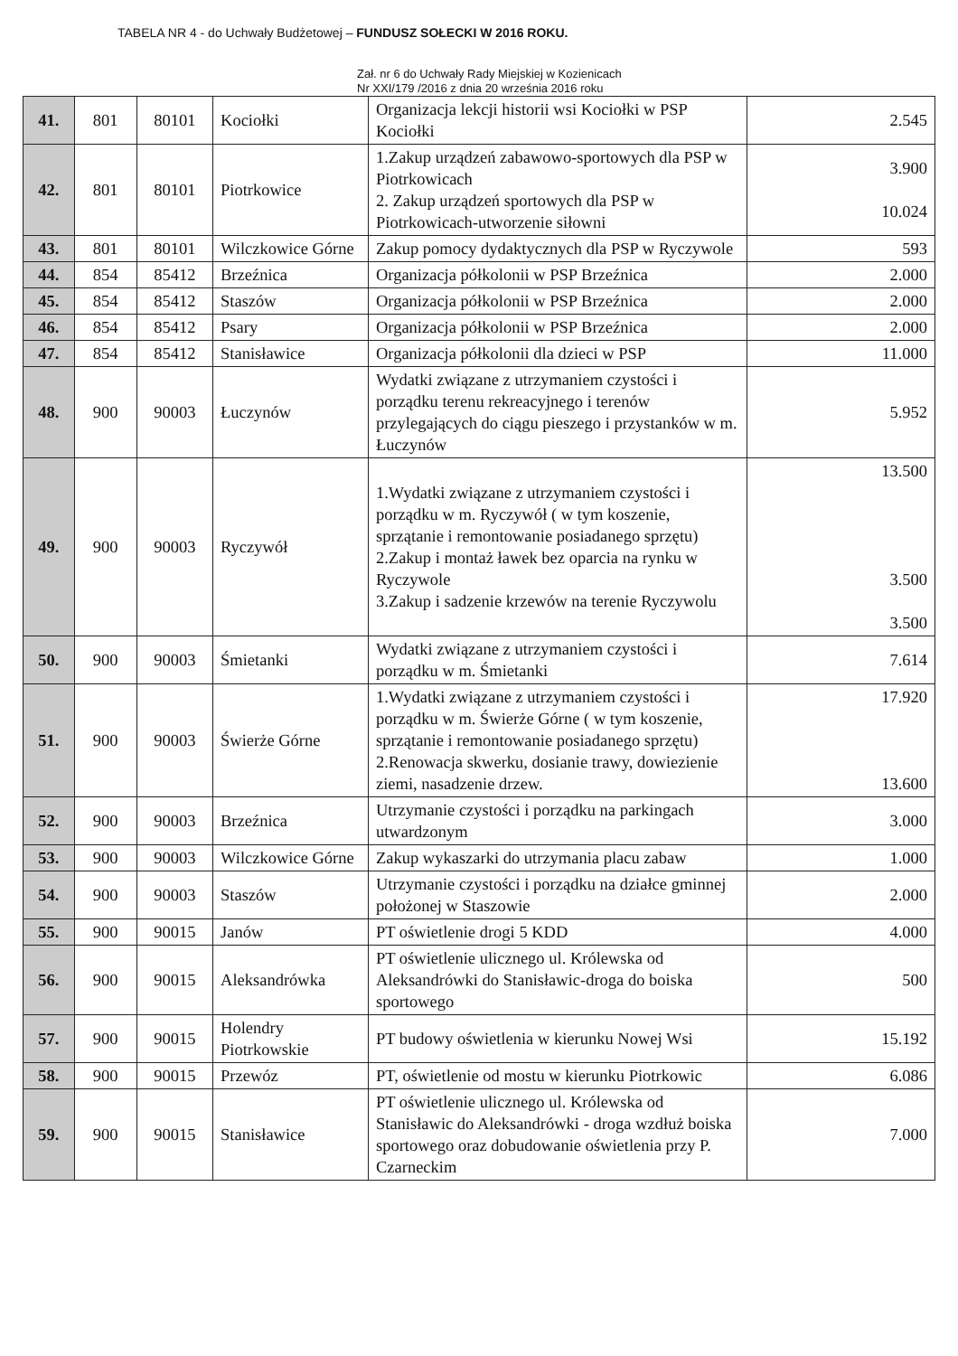TABELA NR 4 - do Uchwały Budżetowej – FUNDUSZ SOŁECKI W 2016 ROKU.
Zał. nr 6 do Uchwały Rady Miejskiej w Kozienicach
Nr XXI/179 /2016 z dnia 20 września 2016 roku
| 41. | 801 | 80101 | Kociołki | Organizacja lekcji historii wsi Kociołki w PSP Kociołki | 2.545 |
| 42. | 801 | 80101 | Piotrkowice | 1.Zakup urządzeń zabawowo-sportowych dla PSP w Piotrkowicach 2. Zakup urządzeń sportowych dla PSP w Piotrkowicach-utworzenie siłowni | 3.900 10.024 |
| 43. | 801 | 80101 | Wilczkowice Górne | Zakup pomocy dydaktycznych dla PSP w Ryczywole | 593 |
| 44. | 854 | 85412 | Brzeźnica | Organizacja półkolonii w PSP Brzeźnica | 2.000 |
| 45. | 854 | 85412 | Staszów | Organizacja półkolonii w PSP Brzeźnica | 2.000 |
| 46. | 854 | 85412 | Psary | Organizacja półkolonii w PSP Brzeźnica | 2.000 |
| 47. | 854 | 85412 | Stanisławice | Organizacja półkolonii dla dzieci w PSP | 11.000 |
| 48. | 900 | 90003 | Łuczynów | Wydatki związane z utrzymaniem czystości i porządku terenu rekreacyjnego i terenów przylegających do ciągu pieszego i przystanków w m. Łuczynów | 5.952 |
| 49. | 900 | 90003 | Ryczywół | 1.Wydatki związane z utrzymaniem czystości i porządku w m. Ryczywół ( w tym koszenie, sprzątanie i remontowanie posiadanego sprzętu) 2.Zakup i montaż ławek bez oparcia na rynku w Ryczywole 3.Zakup i sadzenie krzewów na terenie Ryczywolu | 13.500 3.500 3.500 |
| 50. | 900 | 90003 | Śmietanki | Wydatki związane z utrzymaniem czystości i porządku w m. Śmietanki | 7.614 |
| 51. | 900 | 90003 | Świerże Górne | 1.Wydatki związane z utrzymaniem czystości i porządku w m. Świerże Górne ( w tym koszenie, sprzątanie i remontowanie posiadanego sprzętu) 2.Renowacja skwerku, dosianie trawy, dowiezienie ziemi, nasadzenie drzew. | 17.920 13.600 |
| 52. | 900 | 90003 | Brzeźnica | Utrzymanie czystości i porządku na parkingach utwardzonym | 3.000 |
| 53. | 900 | 90003 | Wilczkowice Górne | Zakup wykaszarki do utrzymania placu zabaw | 1.000 |
| 54. | 900 | 90003 | Staszów | Utrzymanie czystości i porządku na działce gminnej położonej w Staszowie | 2.000 |
| 55. | 900 | 90015 | Janów | PT oświetlenie drogi 5 KDD | 4.000 |
| 56. | 900 | 90015 | Aleksandrówka | PT oświetlenie ulicznego ul. Królewska od Aleksandrówki do Stanisławic-droga do boiska sportowego | 500 |
| 57. | 900 | 90015 | Holendry Piotrkowskie | PT budowy oświetlenia w kierunku Nowej Wsi | 15.192 |
| 58. | 900 | 90015 | Przewóz | PT, oświetlenie od mostu w kierunku Piotrkowic | 6.086 |
| 59. | 900 | 90015 | Stanisławice | PT oświetlenie ulicznego ul. Królewska od Stanisławic do Aleksandrówki - droga wzdłuż boiska sportowego oraz dobudowanie oświetlenia przy P. Czarneckim | 7.000 |